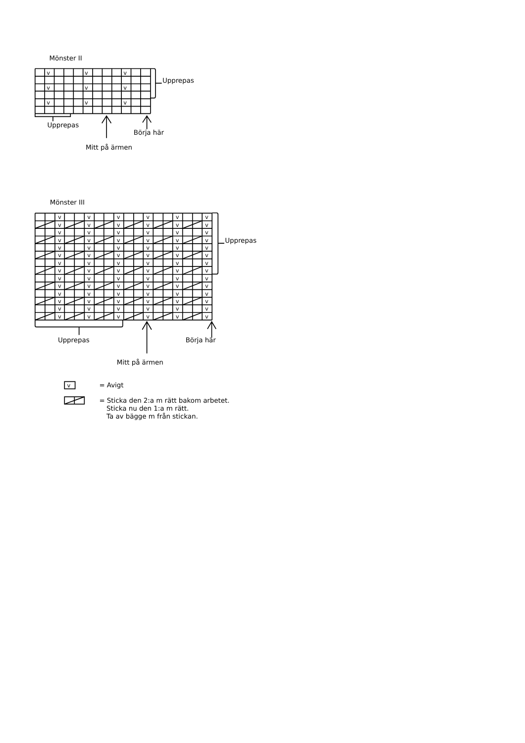Mönster II
vvv
vvv
vvv
Upprepas
Upprepas
Börja här
Mitt på ärmen
Mönster III
vvvvvv
vvvvvv
vvvvvv
vvvvvv
vvvvvv
vvvvvv
vvvvvv
vvvvvv
vvvvvv
vvvvvv
vvvvvv
vvvvvv
vvvvvv
vvvvvv
Upprepas
Upprepas
Börja här
Mitt på ärmen
v
= Avigt
= Sticka den 2:a m rätt bakom arbetet.
Sticka nu den 1:a m rätt.
Ta av bägge m från stickan.